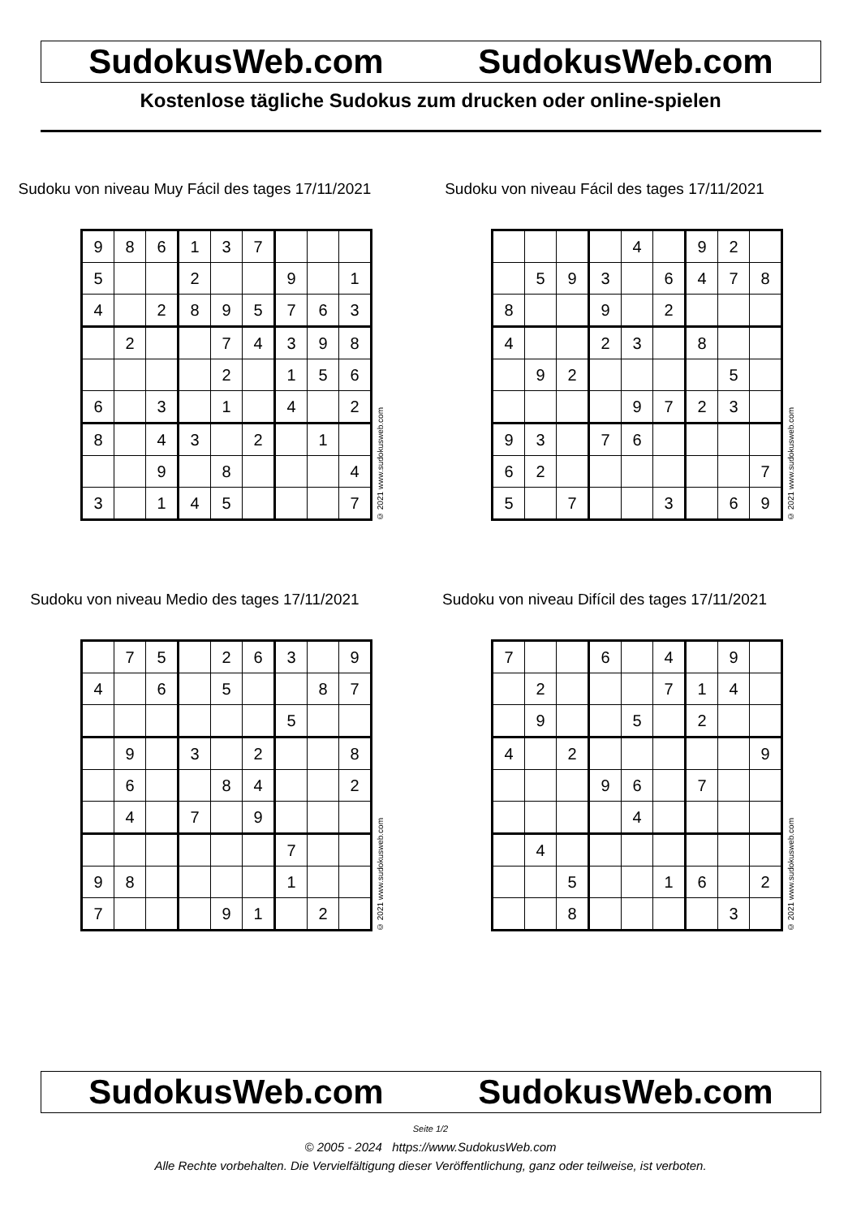SudokusWeb.com SudokusWeb.com
Kostenlose tägliche Sudokus zum drucken oder online-spielen
Sudoku von niveau Muy Fácil des tages 17/11/2021
| 9 | 8 | 6 | 1 | 3 | 7 | | | |
| 5 | | | 2 | | | 9 | | 1 |
| 4 | | 2 | 8 | 9 | 5 | 7 | 6 | 3 |
| | 2 | | | 7 | 4 | 3 | 9 | 8 |
| | | | | 2 | | 1 | 5 | 6 |
| 6 | | 3 | | 1 | | 4 | | 2 |
| 8 | | 4 | 3 | | 2 | | 1 | |
| | | 9 | | 8 | | | | 4 |
| 3 | | 1 | 4 | 5 | | | | 7 |
© 2021 www.sudokusweb.com
Sudoku von niveau Fácil des tages 17/11/2021
| | | | | 4 | | 9 | 2 | |
| | 5 | 9 | 3 | | 6 | 4 | 7 | 8 |
| 8 | | | 9 | | 2 | | | |
| 4 | | | 2 | 3 | | 8 | | |
| | 9 | 2 | | | | | 5 | |
| | | | | 9 | 7 | 2 | 3 | |
| 9 | 3 | | 7 | 6 | | | | |
| 6 | 2 | | | | | | | 7 |
| 5 | | 7 | | | 3 | | 6 | 9 |
© 2021 www.sudokusweb.com
Sudoku von niveau Medio des tages 17/11/2021
| | 7 | 5 | | 2 | 6 | 3 | | 9 |
| 4 | | 6 | | 5 | | | 8 | 7 |
| | | | | | | 5 | | |
| | 9 | | 3 | | 2 | | | 8 |
| | 6 | | | 8 | 4 | | | 2 |
| | 4 | | 7 | | 9 | | | |
| | | | | | | 7 | | |
| 9 | 8 | | | | | 1 | | |
| 7 | | | | 9 | 1 | | 2 | |
© 2021 www.sudokusweb.com
Sudoku von niveau Difícil des tages 17/11/2021
| 7 | | | 6 | | 4 | | 9 | |
| | 2 | | | | 7 | 1 | 4 | |
| | 9 | | | 5 | | 2 | | |
| 4 | | 2 | | | | | | 9 |
| | | | 9 | 6 | | 7 | | |
| | | | | 4 | | | | |
| | 4 | | | | | | | |
| | | 5 | | | 1 | 6 | | 2 |
| | | 8 | | | | | 3 | |
© 2021 www.sudokusweb.com
SudokusWeb.com SudokusWeb.com
Seite 1/2
© 2005 - 2024 https://www.SudokusWeb.com
Alle Rechte vorbehalten. Die Vervielfältigung dieser Veröffentlichung, ganz oder teilweise, ist verboten.